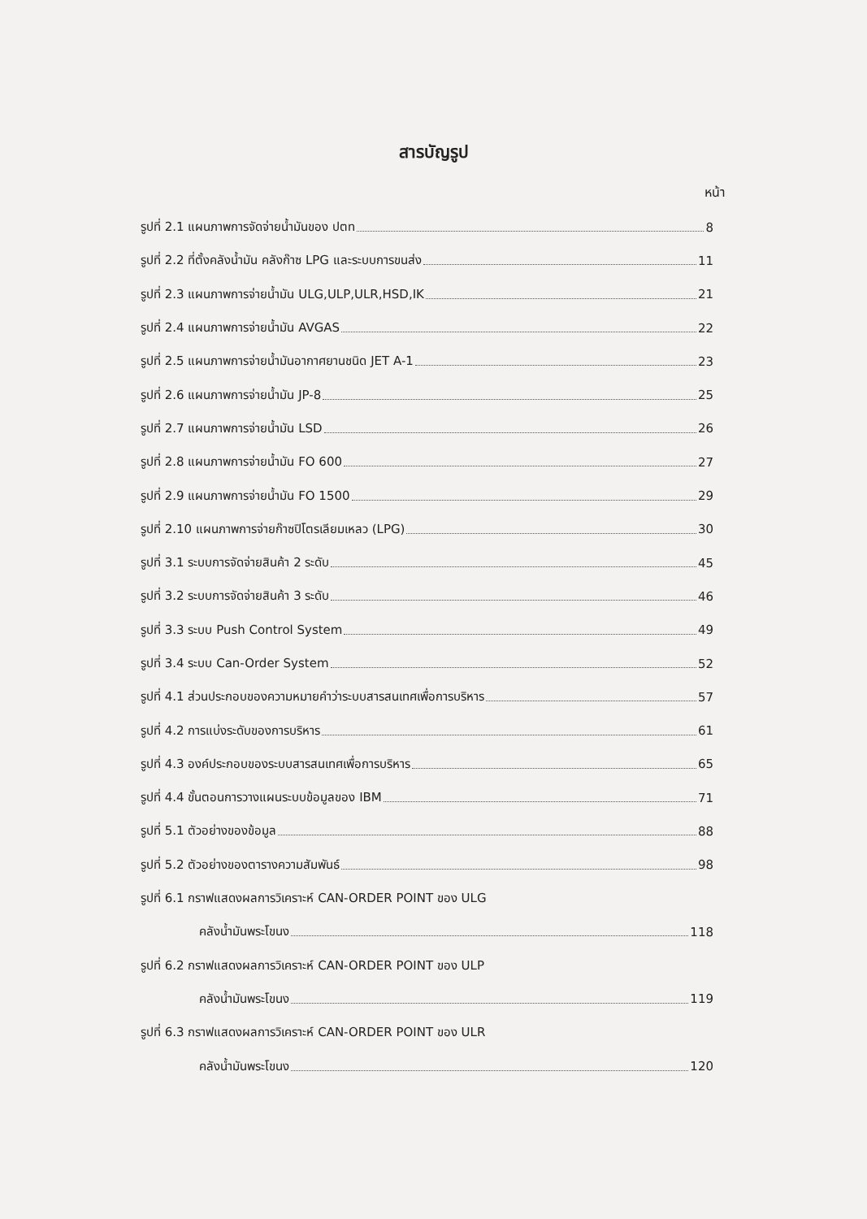สารบัญรูป
หน้า
รูปที่ 2.1 แผนภาพการจัดจ่ายน้ำมันของ ปตท 8
รูปที่ 2.2 ที่ตั้งคลังน้ำมัน คลังก๊าซ LPG และระบบการขนส่ง 11
รูปที่ 2.3 แผนภาพการจ่ายน้ำมัน ULG,ULP,ULR,HSD,IK 21
รูปที่ 2.4 แผนภาพการจ่ายน้ำมัน AVGAS 22
รูปที่ 2.5 แผนภาพการจ่ายน้ำมันอากาศยานชนิด JET A-1 23
รูปที่ 2.6 แผนภาพการจ่ายน้ำมัน JP-8 25
รูปที่ 2.7 แผนภาพการจ่ายน้ำมัน LSD 26
รูปที่ 2.8 แผนภาพการจ่ายน้ำมัน FO 600 27
รูปที่ 2.9 แผนภาพการจ่ายน้ำมัน FO 1500 29
รูปที่ 2.10 แผนภาพการจ่ายก๊าซปิโตรเลียมเหลว (LPG) 30
รูปที่ 3.1 ระบบการจัดจ่ายสินค้า 2 ระดับ 45
รูปที่ 3.2 ระบบการจัดจ่ายสินค้า 3 ระดับ 46
รูปที่ 3.3 ระบบ Push Control System 49
รูปที่ 3.4 ระบบ Can-Order System 52
รูปที่ 4.1 ส่วนประกอบของความหมายคำว่าระบบสารสนเทศเพื่อการบริหาร 57
รูปที่ 4.2 การแบ่งระดับของการบริหาร 61
รูปที่ 4.3 องค์ประกอบของระบบสารสนเทศเพื่อการบริหาร 65
รูปที่ 4.4 ขั้นตอนการวางแผนระบบข้อมูลของ IBM 71
รูปที่ 5.1 ตัวอย่างของข้อมูล 88
รูปที่ 5.2 ตัวอย่างของตารางความสัมพันธ์ 98
รูปที่ 6.1 กราฟแสดงผลการวิเคราะห์ CAN-ORDER POINT ของ ULG
คลังน้ำมันพระโขนง 118
รูปที่ 6.2 กราฟแสดงผลการวิเคราะห์ CAN-ORDER POINT ของ ULP
คลังน้ำมันพระโขนง 119
รูปที่ 6.3 กราฟแสดงผลการวิเคราะห์ CAN-ORDER POINT ของ ULR
คลังน้ำมันพระโขนง 120